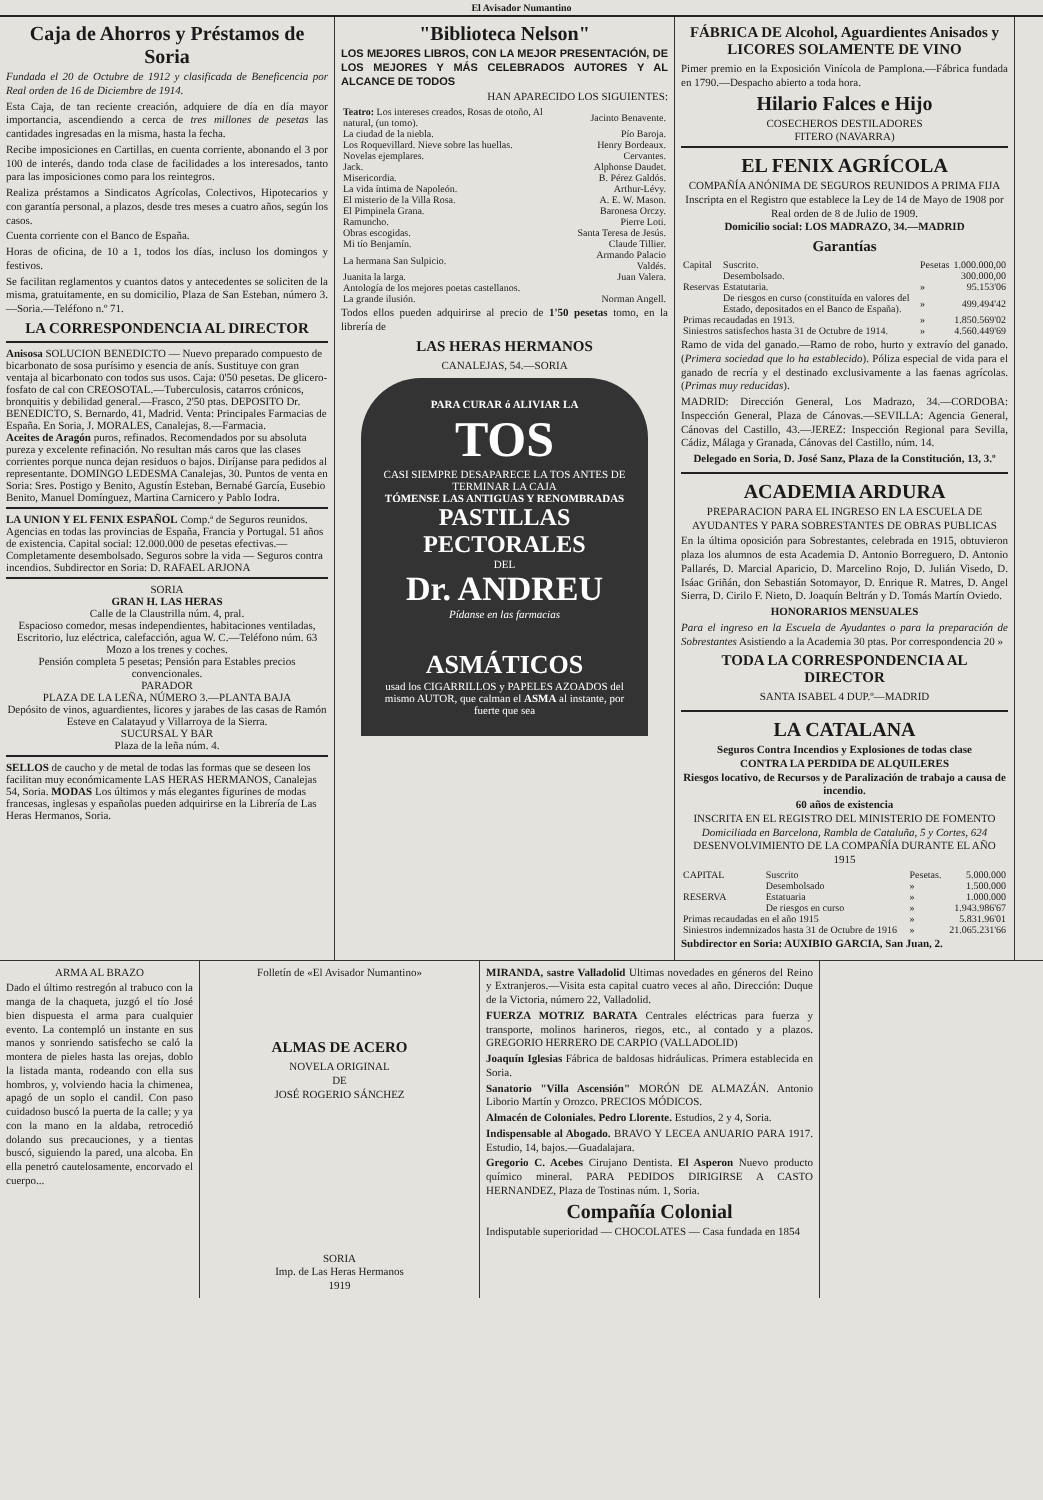El Avisador Numantino
Caja de Ahorros y Préstamos de Soria
Fundada el 20 de Octubre de 1912 y clasificada de Beneficencia por Real orden de 16 de Diciembre de 1914.
Esta Caja, de tan reciente creación, adquiere de día en día mayor importancia, ascendiendo a cerca de tres millones de pesetas las cantidades ingresadas en la misma, hasta la fecha.
Recibe imposiciones en Cartillas, en cuenta corriente, abonando el 3 por 100 de interés, dando toda clase de facilidades a los interesados, tanto para las imposiciones como para los reintegros.
Realiza préstamos a Sindicatos Agrícolas, Colectivos, Hipotecarios y con garantía personal, a plazos, desde tres meses a cuatro años, según los casos.
Cuenta corriente con el Banco de España.
Horas de oficina, de 10 a 1, todos los días, incluso los domingos y festivos.
Se facilitan reglamentos y cuantos datos y antecedentes se soliciten de la misma, gratuitamente, en su domicilio, Plaza de San Esteban, número 3.—Soria.—Teléfono n.º 71.
LA CORRESPONDENCIA AL DIRECTOR
Anisosa SOLUCION BENEDICTO — Nuevo preparado compuesto de bicarbonato de sosa purísimo y esencia de anís. Sustituye con gran ventaja al bicarbonato con todos sus usos. Caja: 0'50 pesetas. De glicero-fosfato de cal con CREOSOTAL.—Tuberculosis, catarros crónicos, bronquitis y debilidad general.—Frasco, 2'50 ptas. DEPOSITO Dr. BENEDICTO, S. Bernardo, 41, Madrid. Venta: Principales Farmacias de España. En Soria, J. MORALES, Canalejas, 8.—Farmacia.
Aceites de Aragón puros, refinados. Recomendados por su absoluta pureza y excelente refinación. No resultan más caros que las clases corrientes porque nunca dejan residuos o bajos. Diríjanse para pedidos al representante. DOMINGO LEDESMA Canalejas, 30. Puntos de venta en Soria: Sres. Postigo y Benito, Agustín Esteban, Bernabé García, Eusebio Benito, Manuel Domínguez, Martina Carnicero y Pablo Iodra.
LA UNION Y EL FENIX ESPAÑOL Comp.ª de Seguros reunidos. Agencias en todas las provincias de España, Francia y Portugal. 51 años de existencia. Capital social: 12.000.000 de pesetas efectivas.—Completamente desembolsado. Seguros sobre la vida — Seguros contra incendios. Subdirector en Soria: D. RAFAEL ARJONA
SORIA
GRAN H. LAS HERAS
Calle de la Claustrilla núm. 4, pral.
Espacioso comedor, mesas independientes, habitaciones ventiladas, Escritorio, luz eléctrica, calefacción, agua W. C.—Teléfono núm. 63
Mozo a los trenes y coches.
Pensión completa 5 pesetas; Pensión para Estables precios convencionales.
PARADOR
PLAZA DE LA LEÑA, NÚMERO 3.—PLANTA BAJA
Depósito de vinos, aguardientes, licores y jarabes de las casas de Ramón Esteve en Calatayud y Villarroya de la Sierra.
SUCURSAL Y BAR
Plaza de la leña núm. 4.
SELLOS de caucho y de metal de todas las formas que se deseen los facilitan muy económicamente LAS HERAS HERMANOS, Canalejas 54, Soria. MODAS Los últimos y más elegantes figurines de modas francesas, inglesas y españolas pueden adquirirse en la Librería de Las Heras Hermanos, Soria.
"Biblioteca Nelson"
LOS MEJORES LIBROS, CON LA MEJOR PRESENTACIÓN, DE LOS MEJORES Y MÁS CELEBRADOS AUTORES Y AL ALCANCE DE TODOS
HAN APARECIDO LOS SIGUIENTES:
| Teatro: Los intereses creados, Rosas de otoño, Al natural, (un tomo). | Jacinto Benavente. |
| La ciudad de la niebla. | Pío Baroja. |
| Los Roquevillard. Nieve sobre las huellas. | Henry Bordeaux. |
| Novelas ejemplares. | Cervantes. |
| Jack. | Alphonse Daudet. |
| Misericordia. | B. Pérez Galdós. |
| La vida íntima de Napoleón. | Arthur-Lévy. |
| El misterio de la Villa Rosa. | A. E. W. Mason. |
| El Pimpinela Grana. | Baronesa Orczy. |
| Ramuncho. | Pierre Loti. |
| Obras escogidas. | Santa Teresa de Jesús. |
| Mi tío Benjamín. | Claude Tillier. |
| La hermana San Sulpicio. | Armando Palacio Valdés. |
| Juanita la larga. | Juan Valera. |
| Antología de los mejores poetas castellanos. | |
| La grande ilusión. | Norman Angell. |
Todos ellos pueden adquirirse al precio de 1'50 pesetas tomo, en la librería de
LAS HERAS HERMANOS
CANALEJAS, 54.—SORIA
PARA CURAR ó ALIVIAR LA
TOS
CASI SIEMPRE DESAPARECE LA TOS ANTES DE TERMINAR LA CAJA
TÓMENSE LAS ANTIGUAS Y RENOMBRADAS
PASTILLAS PECTORALES
DEL
Dr. ANDREU
Pídanse en las farmacias
ASMÁTICOS
usad los CIGARRILLOS y PAPELES AZOADOS del mismo AUTOR, que calman el ASMA al instante, por fuerte que sea
FÁBRICA DE Alcohol, Aguardientes Anisados y LICORES SOLAMENTE DE VINO
Pimer premio en la Exposición Vinícola de Pamplona.—Fábrica fundada en 1790.—Despacho abierto a toda hora.
Hilario Falces e Hijo
COSECHEROS DESTILADORES
FITERO (NAVARRA)
EL FENIX AGRÍCOLA
COMPAÑÍA ANÓNIMA DE SEGUROS REUNIDOS A PRIMA FIJA
Inscripta en el Registro que establece la Ley de 14 de Mayo de 1908 por Real orden de 8 de Julio de 1909.
Domicilio social: LOS MADRAZO, 34.—MADRID
Garantías
| Capital | Suscrito. | Pesetas | 1.000.000,00 |
| | Desembolsado. | | 300.000,00 |
| Reservas | Estatutaria. | » | 95.153'06 |
| | De riesgos en curso (constituída en valores del Estado, depositados en el Banco de España). | » | 499.494'42 |
| Primas recaudadas en 1913. | | » | 1.850.569'02 |
| Siniestros satisfechos hasta 31 de Octubre de 1914. | | » | 4.560.449'69 |
Ramo de vida del ganado.—Ramo de robo, hurto y extravío del ganado. (Primera sociedad que lo ha establecido). Póliza especial de vida para el ganado de recría y el destinado exclusivamente a las faenas agrícolas. (Primas muy reducidas).
MADRID: Dirección General, Los Madrazo, 34.—CORDOBA: Inspección General, Plaza de Cánovas.—SEVILLA: Agencia General, Cánovas del Castillo, 43.—JEREZ: Inspección Regional para Sevilla, Cádiz, Málaga y Granada, Cánovas del Castillo, núm. 14.
Delegado en Soria, D. José Sanz, Plaza de la Constitución, 13, 3.º
ACADEMIA ARDURA
PREPARACION PARA EL INGRESO EN LA ESCUELA DE AYUDANTES Y PARA SOBRESTANTES DE OBRAS PUBLICAS
En la última oposición para Sobrestantes, celebrada en 1915, obtuvieron plaza los alumnos de esta Academia D. Antonio Borreguero, D. Antonio Pallarés, D. Marcial Aparicio, D. Marcelino Rojo, D. Julián Visedo, D. Isáac Griñán, don Sebastián Sotomayor, D. Enrique R. Matres, D. Angel Sierra, D. Cirilo F. Nieto, D. Joaquín Beltrán y D. Tomás Martín Oviedo.
HONORARIOS MENSUALES
Para el ingreso en la Escuela de Ayudantes o para la preparación de Sobrestantes Asistiendo a la Academia 30 ptas. Por correspondencia 20 »
TODA LA CORRESPONDENCIA AL DIRECTOR
SANTA ISABEL 4 DUP.º—MADRID
LA CATALANA
Seguros Contra Incendios y Explosiones de todas clase
CONTRA LA PERDIDA DE ALQUILERES
Riesgos locativo, de Recursos y de Paralización de trabajo a causa de incendio.
60 años de existencia
INSCRITA EN EL REGISTRO DEL MINISTERIO DE FOMENTO
Domiciliada en Barcelona, Rambla de Cataluña, 5 y Cortes, 624
DESENVOLVIMIENTO DE LA COMPAÑÍA DURANTE EL AÑO 1915
| CAPITAL | Suscrito | Pesetas. | 5.000.000 |
| | Desembolsado | » | 1.500.000 |
| RESERVA | Estatuaria | » | 1.000.000 |
| | De riesgos en curso | » | 1.943.986'67 |
| Primas recaudadas en el año 1915 | | » | 5.831.96'01 |
| Siniestros indemnizados hasta 31 de Octubre de 1916 | | » | 21.065.231'66 |
Subdirector en Soria: AUXIBIO GARCIA, San Juan, 2.
ARMA AL BRAZO
Dado el último restregón al trabuco con la manga de la chaqueta, juzgó el tío José bien dispuesta el arma para cualquier evento. La contempló un instante en sus manos y sonriendo satisfecho se caló la montera de pieles hasta las orejas, doblo la listada manta, rodeando con ella sus hombros, y, volviendo hacia la chimenea, apagó de un soplo el candil. Con paso cuidadoso buscó la puerta de la calle; y ya con la mano en la aldaba, retrocedió dolando sus precauciones, y a tientas buscó, siguiendo la pared, una alcoba. En ella penetró cautelosamente, encorvado el cuerpo...
Folletín de «El Avisador Numantino»
ALMAS DE ACERO
NOVELA ORIGINAL
DE
JOSÉ ROGERIO SÁNCHEZ
SORIA
Imp. de Las Heras Hermanos
1919
MIRANDA, sastre Valladolid Ultimas novedades en géneros del Reino y Extranjeros.—Visita esta capital cuatro veces al año. Dirección: Duque de la Victoria, número 22, Valladolid.
FUERZA MOTRIZ BARATA Centrales eléctricas para fuerza y transporte, molinos harineros, riegos, etc., al contado y a plazos. GREGORIO HERRERO DE CARPIO (VALLADOLID)
Joaquín Iglesias Fábrica de baldosas hidráulicas. Primera establecida en Soria.
Sanatorio "Villa Ascensión" MORÓN DE ALMAZÁN. Antonio Liborio Martín y Orozco. PRECIOS MÓDICOS.
Almacén de Coloniales. Pedro Llorente. Estudios, 2 y 4, Soria.
Indispensable al Abogado. BRAVO Y LECEA ANUARIO PARA 1917. Estudio, 14, bajos.—Guadalajara.
Gregorio C. Acebes Cirujano Dentista. El Asperon Nuevo producto químico mineral. PARA PEDIDOS DIRIGIRSE A CASTO HERNANDEZ, Plaza de Tostinas núm. 1, Soria.
Compañía Colonial
Indisputable superioridad — CHOCOLATES — Casa fundada en 1854